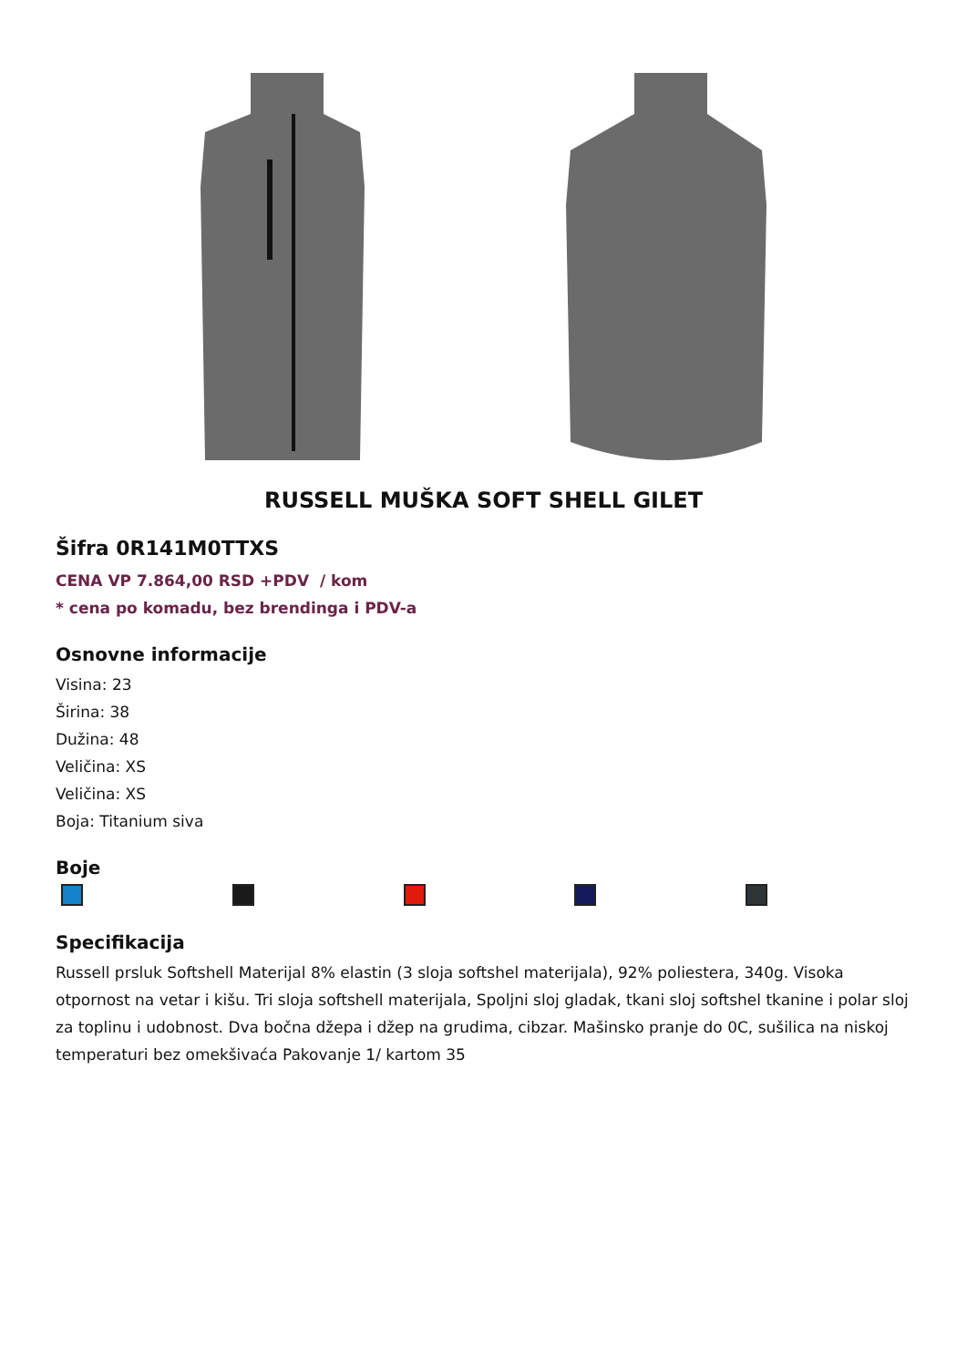RUSSELL MUŠKA SOFT SHELL GILET
Šifra 0R141M0TTXS
CENA VP 7.864,00 RSD +PDV / kom
* cena po komadu, bez brendinga i PDV-a
Osnovne informacije
Visina: 23
Širina: 38
Dužina: 48
Veličina: XS
Veličina: XS
Boja: Titanium siva
Boje
Specifikacija
Russell prsluk Softshell Materijal 8% elastin (3 sloja softshel materijala), 92% poliestera, 340g. Visoka otpornost na vetar i kišu. Tri sloja softshell materijala, Spoljni sloj gladak, tkani sloj softshel tkanine i polar sloj za toplinu i udobnost. Dva bočna džepa i džep na grudima, cibzar. Mašinsko pranje do 0C, sušilica na niskoj temperaturi bez omekšivaća Pakovanje 1/ kartom 35